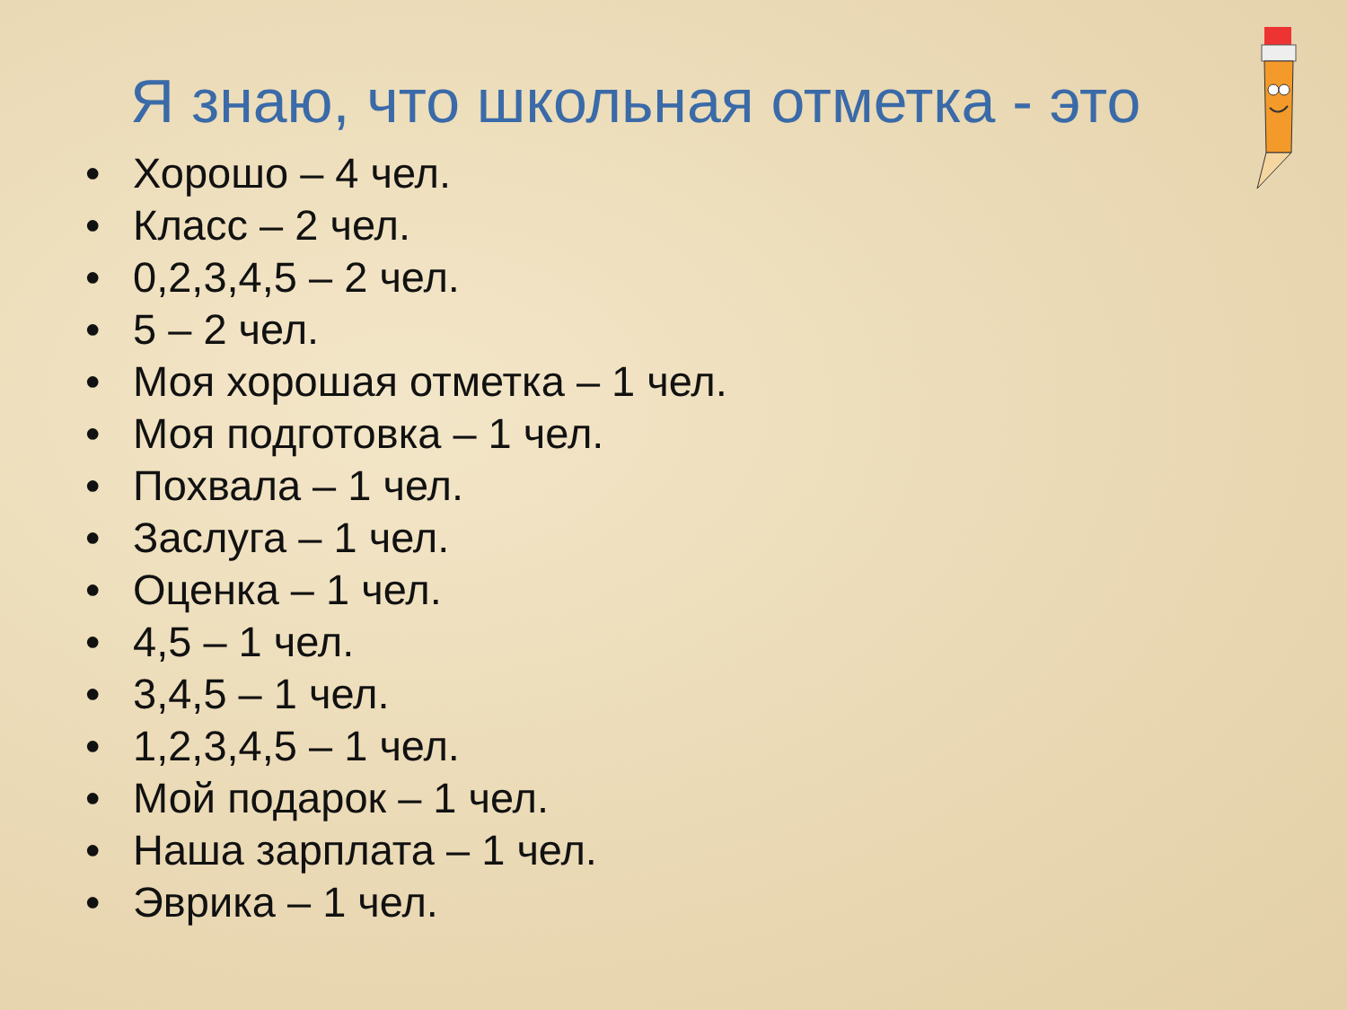Я знаю, что школьная отметка - это
• Хорошо – 4 чел.
• Класс – 2 чел.
• 0,2,3,4,5 – 2 чел.
• 5 – 2 чел.
• Моя хорошая отметка – 1 чел.
• Моя подготовка – 1 чел.
• Похвала – 1 чел.
• Заслуга – 1 чел.
• Оценка – 1 чел.
• 4,5 – 1 чел.
• 3,4,5 – 1 чел.
• 1,2,3,4,5 – 1 чел.
• Мой подарок – 1 чел.
• Наша зарплата – 1 чел.
• Эврика – 1 чел.